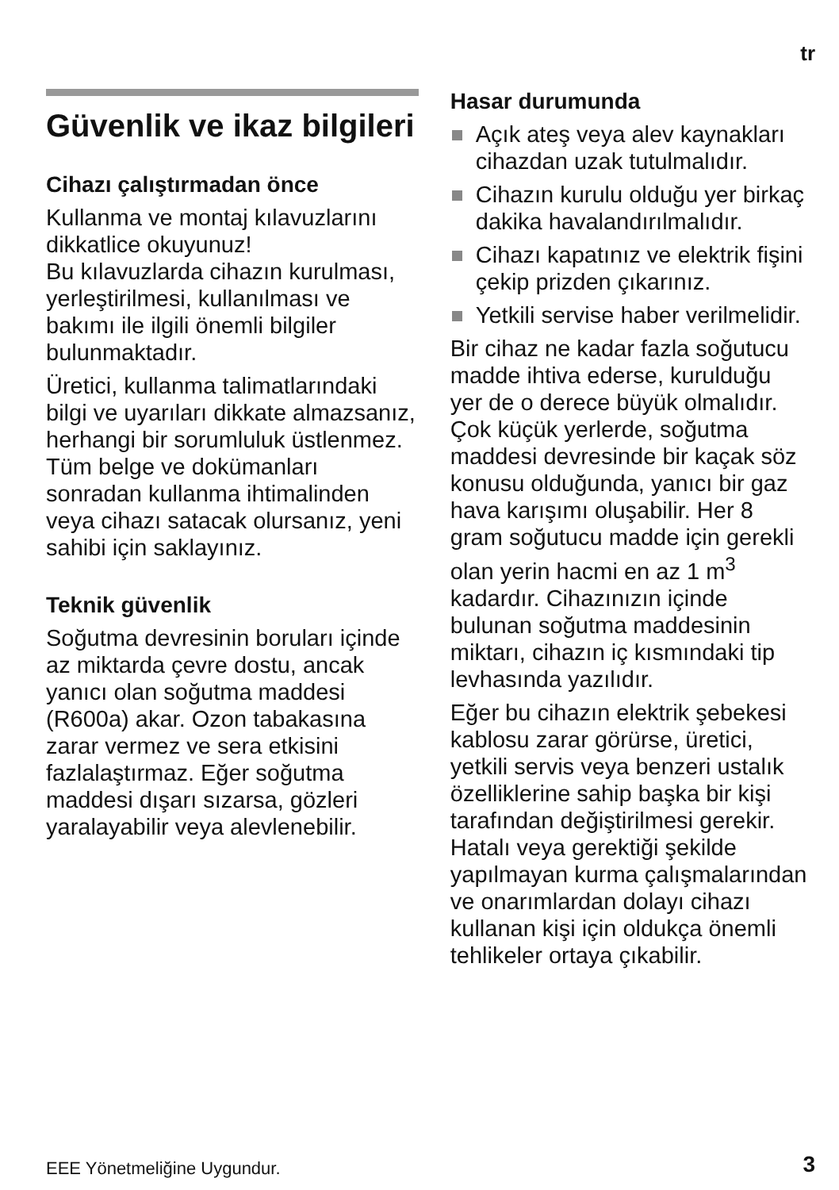tr
Güvenlik ve ikaz bilgileri
Cihazı çalıştırmadan önce
Kullanma ve montaj kılavuzlarını dikkatlice okuyunuz!
Bu kılavuzlarda cihazın kurulması, yerleştirilmesi, kullanılması ve bakımı ile ilgili önemli bilgiler bulunmaktadır.
Üretici, kullanma talimatlarındaki bilgi ve uyarıları dikkate almazsanız, herhangi bir sorumluluk üstlenmez. Tüm belge ve dokümanları sonradan kullanma ihtimalinden veya cihazı satacak olursanız, yeni sahibi için saklayınız.
Teknik güvenlik
Soğutma devresinin boruları içinde az miktarda çevre dostu, ancak yanıcı olan soğutma maddesi (R600a) akar. Ozon tabakasına zarar vermez ve sera etkisini fazlalaştırmaz. Eğer soğutma maddesi dışarı sızarsa, gözleri yaralayabilir veya alevlenebilir.
Hasar durumunda
Açık ateş veya alev kaynakları cihazdan uzak tutulmalıdır.
Cihazın kurulu olduğu yer birkaç dakika havalandırılmalıdır.
Cihazı kapatınız ve elektrik fişini çekip prizden çıkarınız.
Yetkili servise haber verilmelidir.
Bir cihaz ne kadar fazla soğutucu madde ihtiva ederse, kurulduğu yer de o derece büyük olmalıdır. Çok küçük yerlerde, soğutma maddesi devresinde bir kaçak söz konusu olduğunda, yanıcı bir gaz hava karışımı oluşabilir. Her 8 gram soğutucu madde için gerekli olan yerin hacmi en az 1 m<sup>3</sup> kadardır. Cihazınızın içinde bulunan soğutma maddesinin miktarı, cihazın iç kısmındaki tip levhasında yazılıdır.
Eğer bu cihazın elektrik şebekesi kablosu zarar görürse, üretici, yetkili servis veya benzeri ustalık özelliklerine sahip başka bir kişi tarafından değiştirilmesi gerekir. Hatalı veya gerektiği şekilde yapılmayan kurma çalışmalarından ve onarımlardan dolayı cihazı kullanan kişi için oldukça önemli tehlikeler ortaya çıkabilir.
EEE Yönetmeliğine Uygundur. 3